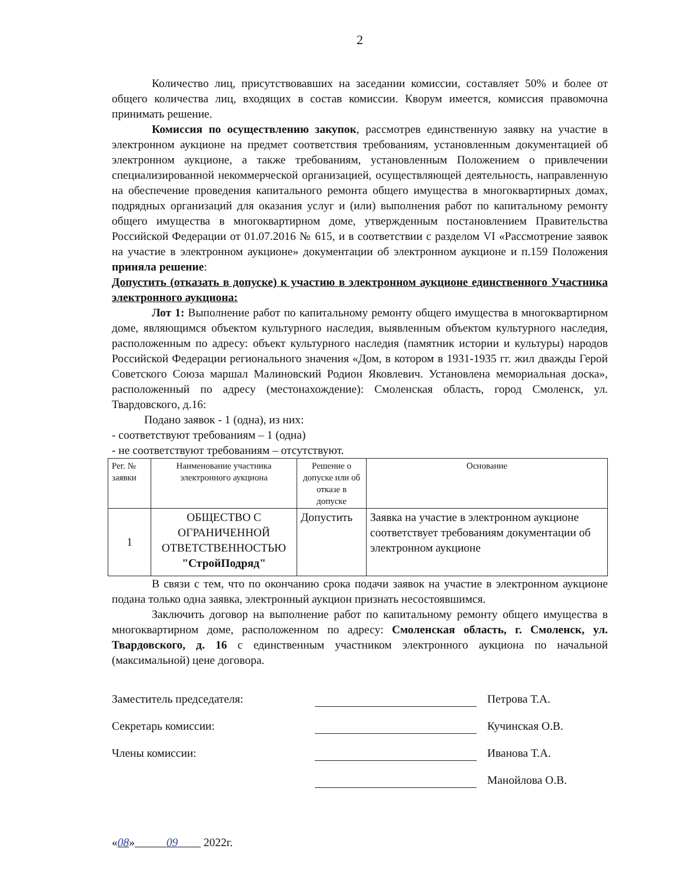2
Количество лиц, присутствовавших на заседании комиссии, составляет 50% и более от общего количества лиц, входящих в состав комиссии. Кворум имеется, комиссия правомочна принимать решение.
Комиссия по осуществлению закупок, рассмотрев единственную заявку на участие в электронном аукционе на предмет соответствия требованиям, установленным документацией об электронном аукционе, а также требованиям, установленным Положением о привлечении специализированной некоммерческой организацией, осуществляющей деятельность, направленную на обеспечение проведения капитального ремонта общего имущества в многоквартирных домах, подрядных организаций для оказания услуг и (или) выполнения работ по капитальному ремонту общего имущества в многоквартирном доме, утвержденным постановлением Правительства Российской Федерации от 01.07.2016 № 615, и в соответствии с разделом VI «Рассмотрение заявок на участие в электронном аукционе» документации об электронном аукционе и п.159 Положения приняла решение:
Допустить (отказать в допуске) к участию в электронном аукционе единственного Участника электронного аукциона:
Лот 1: Выполнение работ по капитальному ремонту общего имущества в многоквартирном доме, являющимся объектом культурного наследия, выявленным объектом культурного наследия, расположенным по адресу: объект культурного наследия (памятник истории и культуры) народов Российской Федерации регионального значения «Дом, в котором в 1931-1935 гг. жил дважды Герой Советского Союза маршал Малиновский Родион Яковлевич. Установлена мемориальная доска», расположенный по адресу (местонахождение): Смоленская область, город Смоленск, ул. Твардовского, д.16:
Подано заявок - 1 (одна), из них:
- соответствуют требованиям – 1 (одна)
- не соответствуют требованиям – отсутствуют.
| Рег. № заявки | Наименование участника электронного аукциона | Решение о допуске или об отказе в допуске | Основание |
| --- | --- | --- | --- |
| 1 | ОБЩЕСТВО С ОГРАНИЧЕННОЙ ОТВЕТСТВЕННОСТЬЮ "СтройПодряд" | Допустить | Заявка на участие в электронном аукционе соответствует требованиям документации об электронном аукционе |
В связи с тем, что по окончанию срока подачи заявок на участие в электронном аукционе подана только одна заявка, электронный аукцион признать несостоявшимся.
Заключить договор на выполнение работ по капитальному ремонту общего имущества в многоквартирном доме, расположенном по адресу: Смоленская область, г. Смоленск, ул. Твардовского, д. 16 с единственным участником электронного аукциона по начальной (максимальной) цене договора.
Заместитель председателя: Петрова Т.А.
Секретарь комиссии: Кучинская О.В.
Члены комиссии: Иванова Т.А.
Манойлова О.В.
«08» 09 2022г.